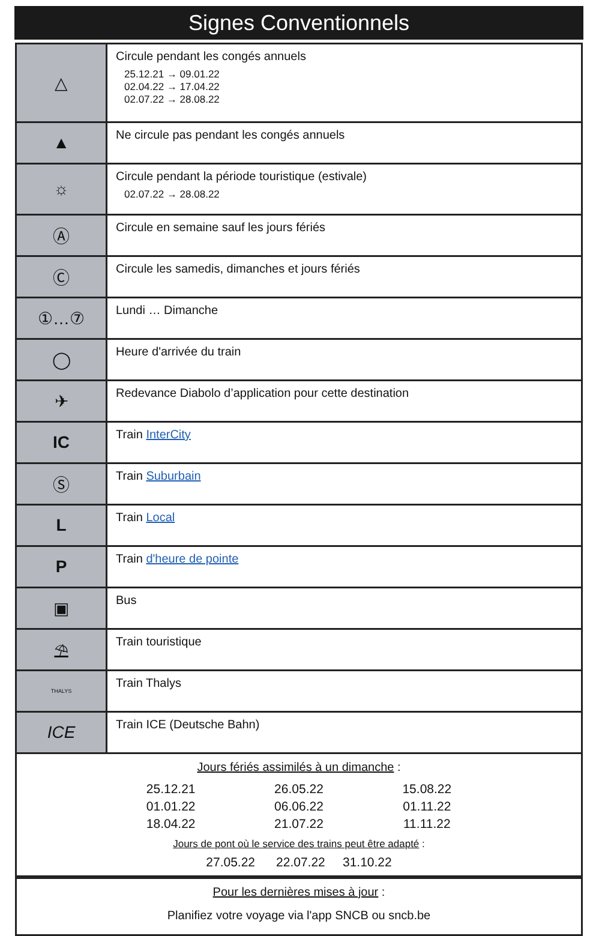Signes Conventionnels
| △ | Circule pendant les congés annuels 25.12.21 → 09.01.22 02.04.22 → 17.04.22 02.07.22 → 28.08.22 |
| ▲ | Ne circule pas pendant les congés annuels |
| ☼ | Circule pendant la période touristique (estivale) 02.07.22 → 28.08.22 |
| Ⓐ | Circule en semaine sauf les jours fériés |
| Ⓒ | Circule les samedis, dimanches et jours fériés |
| ①…⑦ | Lundi … Dimanche |
| ◯ | Heure d'arrivée du train |
| ✈ | Redevance Diabolo d’application pour cette destination |
| IC | Train InterCity |
| Ⓢ | Train Suburbain |
| L | Train Local |
| P | Train d'heure de pointe |
| ▣ | Bus |
| ⛱ | Train touristique |
| THALYS | Train Thalys |
| ICE | Train ICE (Deutsche Bahn) |
Jours fériés assimilés à un dimanche :
25.12.21 26.05.22 15.08.22 01.01.22 06.06.22 01.11.22 18.04.22 21.07.22 11.11.22
Jours de pont où le service des trains peut être adapté :
27.05.22 22.07.22 31.10.22
Pour les dernières mises à jour :
Planifiez votre voyage via l'app SNCB ou sncb.be